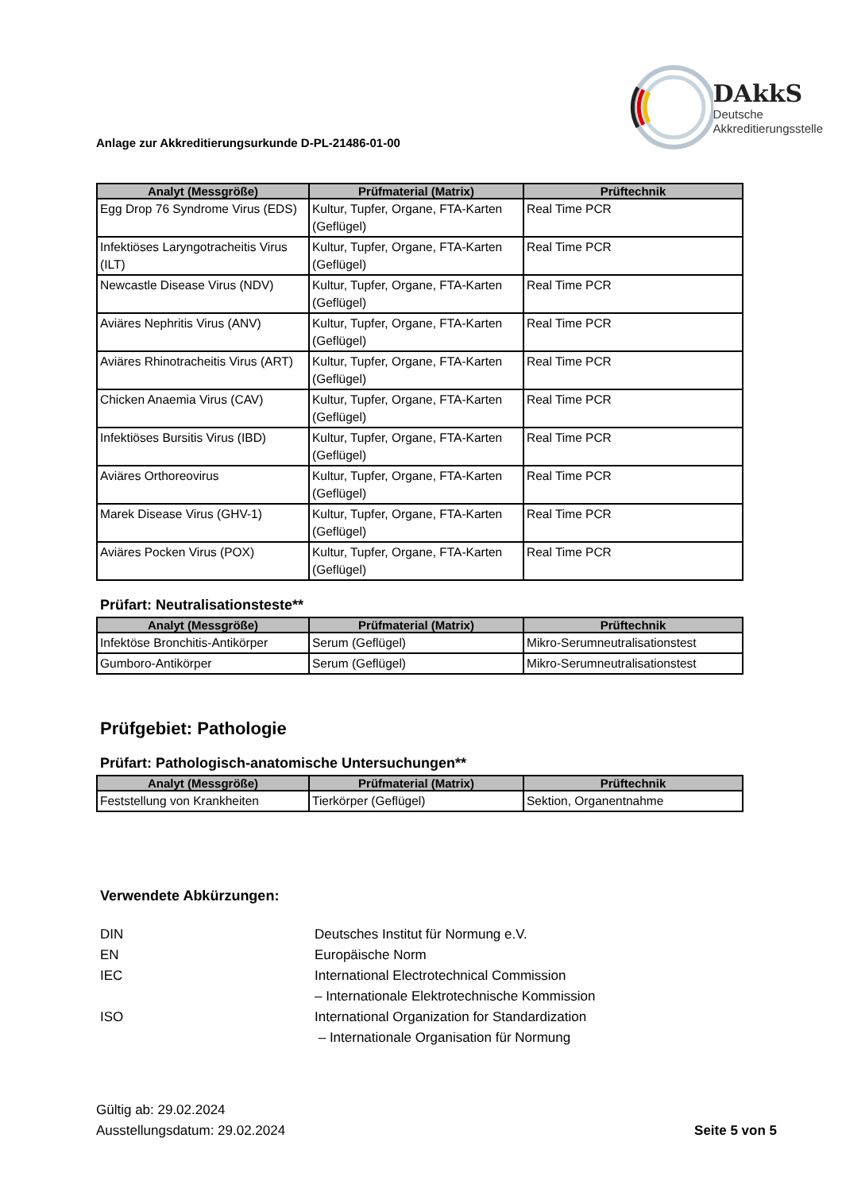Anlage zur Akkreditierungsurkunde D-PL-21486-01-00
DAkkS
Deutsche
Akkreditierungsstelle
| Analyt (Messgröße) | Prüfmaterial (Matrix) | Prüftechnik |
| --- | --- | --- |
| Egg Drop 76 Syndrome Virus (EDS) | Kultur, Tupfer, Organe, FTA-Karten (Geflügel) | Real Time PCR |
| Infektiöses Laryngotracheitis Virus (ILT) | Kultur, Tupfer, Organe, FTA-Karten (Geflügel) | Real Time PCR |
| Newcastle Disease Virus (NDV) | Kultur, Tupfer, Organe, FTA-Karten (Geflügel) | Real Time PCR |
| Aviäres Nephritis Virus (ANV) | Kultur, Tupfer, Organe, FTA-Karten (Geflügel) | Real Time PCR |
| Aviäres Rhinotracheitis Virus (ART) | Kultur, Tupfer, Organe, FTA-Karten (Geflügel) | Real Time PCR |
| Chicken Anaemia Virus (CAV) | Kultur, Tupfer, Organe, FTA-Karten (Geflügel) | Real Time PCR |
| Infektiöses Bursitis Virus (IBD) | Kultur, Tupfer, Organe, FTA-Karten (Geflügel) | Real Time PCR |
| Aviäres Orthoreovirus | Kultur, Tupfer, Organe, FTA-Karten (Geflügel) | Real Time PCR |
| Marek Disease Virus (GHV-1) | Kultur, Tupfer, Organe, FTA-Karten (Geflügel) | Real Time PCR |
| Aviäres Pocken Virus (POX) | Kultur, Tupfer, Organe, FTA-Karten (Geflügel) | Real Time PCR |
Prüfart: Neutralisationsteste**
| Analyt (Messgröße) | Prüfmaterial (Matrix) | Prüftechnik |
| --- | --- | --- |
| Infektöse Bronchitis-Antikörper | Serum (Geflügel) | Mikro-Serumneutralisationstest |
| Gumboro-Antikörper | Serum (Geflügel) | Mikro-Serumneutralisationstest |
Prüfgebiet: Pathologie
Prüfart: Pathologisch-anatomische Untersuchungen**
| Analyt (Messgröße) | Prüfmaterial (Matrix) | Prüftechnik |
| --- | --- | --- |
| Feststellung von Krankheiten | Tierkörper (Geflügel) | Sektion, Organentnahme |
Verwendete Abkürzungen:
DIN
Deutsches Institut für Normung e.V.
EN
Europäische Norm
IEC
International Electrotechnical Commission
– Internationale Elektrotechnische Kommission
ISO
International Organization for Standardization
– Internationale Organisation für Normung
Gültig ab: 29.02.2024
Ausstellungsdatum: 29.02.2024
Seite 5 von 5